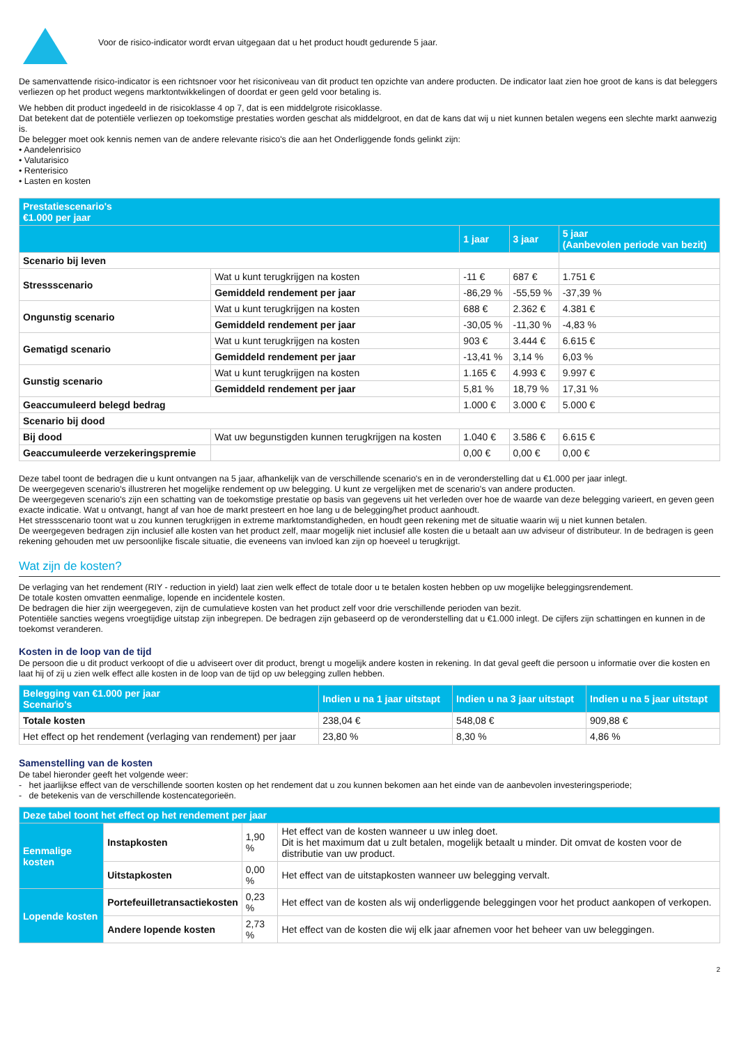Voor de risico-indicator wordt ervan uitgegaan dat u het product houdt gedurende 5 jaar.
De samenvattende risico-indicator is een richtsnoer voor het risiconiveau van dit product ten opzichte van andere producten. De indicator laat zien hoe groot de kans is dat beleggers verliezen op het product wegens marktontwikkelingen of doordat er geen geld voor betaling is.
We hebben dit product ingedeeld in de risicoklasse 4 op 7, dat is een middelgrote risicoklasse.
Dat betekent dat de potentiële verliezen op toekomstige prestaties worden geschat als middelgroot, en dat de kans dat wij u niet kunnen betalen wegens een slechte markt aanwezig is.
De belegger moet ook kennis nemen van de andere relevante risico's die aan het Onderliggende fonds gelinkt zijn:
• Aandelenrisico
• Valutarisico
• Renterisico
• Lasten en kosten
| Prestatiescenario's €1.000 per jaar | | | | |
| --- | --- | --- | --- | --- |
| | | 1 jaar | 3 jaar | 5 jaar (Aanbevolen periode van bezit) |
| Scenario bij leven | | | | |
| Stressscenario | Wat u kunt terugkrijgen na kosten | -11 € | 687 € | 1.751 € |
| | Gemiddeld rendement per jaar | -86,29 % | -55,59 % | -37,39 % |
| Ongunstig scenario | Wat u kunt terugkrijgen na kosten | 688 € | 2.362 € | 4.381 € |
| | Gemiddeld rendement per jaar | -30,05 % | -11,30 % | -4,83 % |
| Gematigd scenario | Wat u kunt terugkrijgen na kosten | 903 € | 3.444 € | 6.615 € |
| | Gemiddeld rendement per jaar | -13,41 % | 3,14 % | 6,03 % |
| Gunstig scenario | Wat u kunt terugkrijgen na kosten | 1.165 € | 4.993 € | 9.997 € |
| | Gemiddeld rendement per jaar | 5,81 % | 18,79 % | 17,31 % |
| Geaccumuleerd belegd bedrag | | 1.000 € | 3.000 € | 5.000 € |
| Scenario bij dood | | | | |
| Bij dood | Wat uw begunstigden kunnen terugkrijgen na kosten | 1.040 € | 3.586 € | 6.615 € |
| Geaccumuleerde verzekeringspremie | | 0,00 € | 0,00 € | 0,00 € |
Deze tabel toont de bedragen die u kunt ontvangen na 5 jaar, afhankelijk van de verschillende scenario's en in de veronderstelling dat u €1.000 per jaar inlegt.
De weergegeven scenario's illustreren het mogelijke rendement op uw belegging. U kunt ze vergelijken met de scenario's van andere producten.
De weergegeven scenario's zijn een schatting van de toekomstige prestatie op basis van gegevens uit het verleden over hoe de waarde van deze belegging varieert, en geven geen exacte indicatie. Wat u ontvangt, hangt af van hoe de markt presteert en hoe lang u de belegging/het product aanhoudt.
Het stressscenario toont wat u zou kunnen terugkrijgen in extreme marktomstandigheden, en houdt geen rekening met de situatie waarin wij u niet kunnen betalen.
De weergegeven bedragen zijn inclusief alle kosten van het product zelf, maar mogelijk niet inclusief alle kosten die u betaalt aan uw adviseur of distributeur. In de bedragen is geen rekening gehouden met uw persoonlijke fiscale situatie, die eveneens van invloed kan zijn op hoeveel u terugkrijgt.
Wat zijn de kosten?
De verlaging van het rendement (RIY - reduction in yield) laat zien welk effect de totale door u te betalen kosten hebben op uw mogelijke beleggingsrendement.
De totale kosten omvatten eenmalige, lopende en incidentele kosten.
De bedragen die hier zijn weergegeven, zijn de cumulatieve kosten van het product zelf voor drie verschillende perioden van bezit.
Potentiële sancties wegens vroegtijdige uitstap zijn inbegrepen. De bedragen zijn gebaseerd op de veronderstelling dat u €1.000 inlegt. De cijfers zijn schattingen en kunnen in de toekomst veranderen.
Kosten in de loop van de tijd
De persoon die u dit product verkoopt of die u adviseert over dit product, brengt u mogelijk andere kosten in rekening. In dat geval geeft die persoon u informatie over die kosten en laat hij of zij u zien welk effect alle kosten in de loop van de tijd op uw belegging zullen hebben.
| Belegging van €1.000 per jaar Scenario's | Indien u na 1 jaar uitstapt | Indien u na 3 jaar uitstapt | Indien u na 5 jaar uitstapt |
| --- | --- | --- | --- |
| Totale kosten | 238,04 € | 548,08 € | 909,88 € |
| Het effect op het rendement (verlaging van rendement) per jaar | 23,80 % | 8,30 % | 4,86 % |
Samenstelling van de kosten
De tabel hieronder geeft het volgende weer:
- het jaarlijkse effect van de verschillende soorten kosten op het rendement dat u zou kunnen bekomen aan het einde van de aanbevolen investeringsperiode;
- de betekenis van de verschillende kostencategorieën.
| Deze tabel toont het effect op het rendement per jaar | | | |
| --- | --- | --- | --- |
| Eenmalige kosten | Instapkosten | 1,90 % | Het effect van de kosten wanneer u uw inleg doet. Dit is het maximum dat u zult betalen, mogelijk betaalt u minder. Dit omvat de kosten voor de distributie van uw product. |
| | Uitstapkosten | 0,00 % | Het effect van de uitstapkosten wanneer uw belegging vervalt. |
| Lopende kosten | Portefeuilletransactiekosten | 0,23 % | Het effect van de kosten als wij onderliggende beleggingen voor het product aankopen of verkopen. |
| | Andere lopende kosten | 2,73 % | Het effect van de kosten die wij elk jaar afnemen voor het beheer van uw beleggingen. |
2